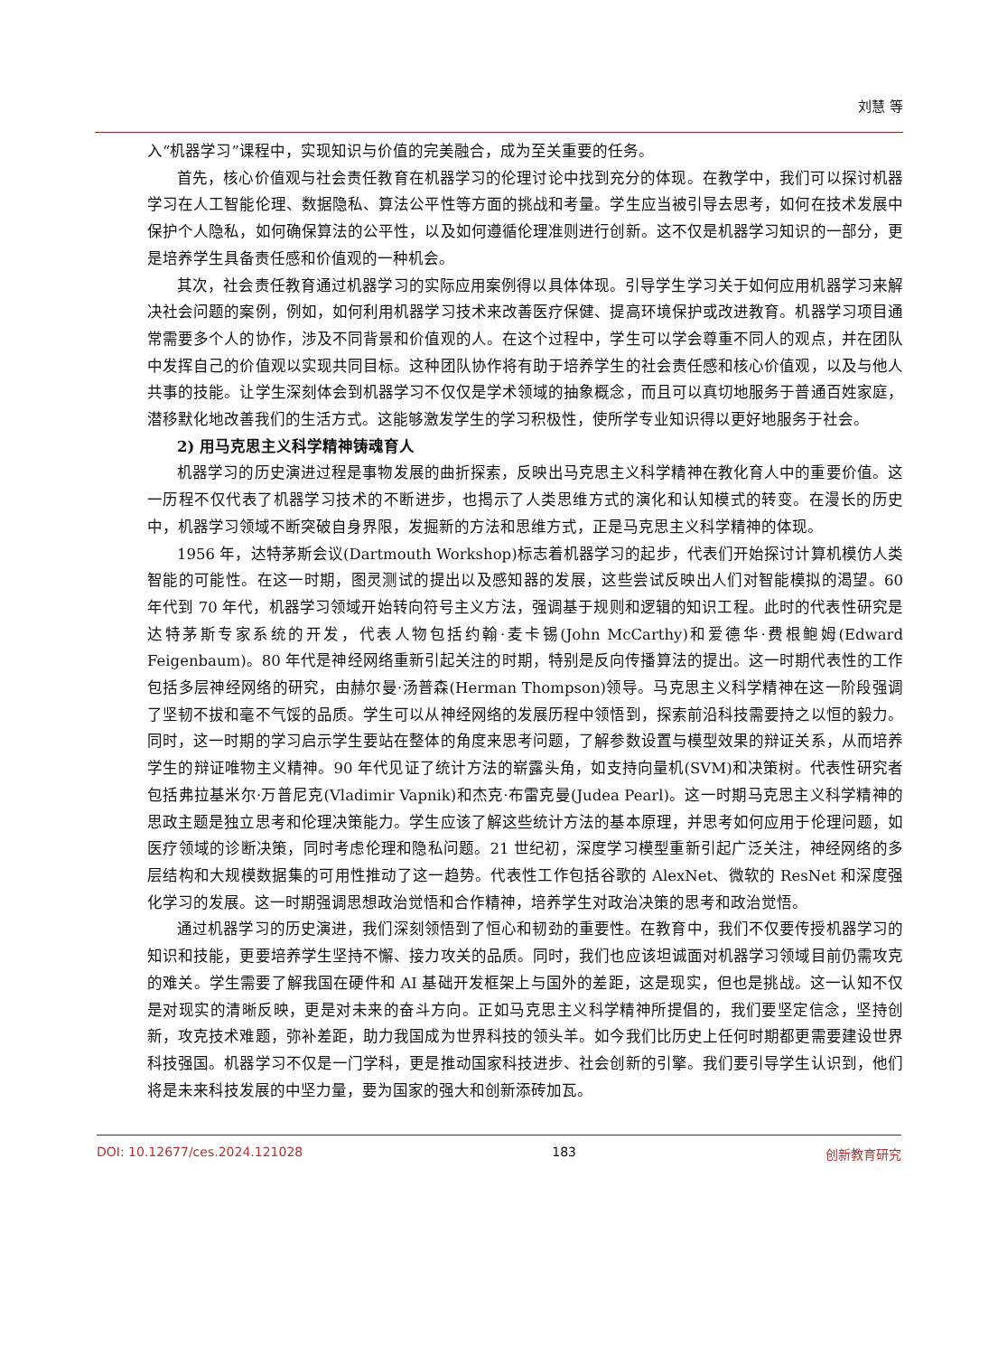刘慧 等
入“机器学习”课程中，实现知识与价值的完美融合，成为至关重要的任务。
首先，核心价值观与社会责任教育在机器学习的伦理讨论中找到充分的体现。在教学中，我们可以探讨机器学习在人工智能伦理、数据隐私、算法公平性等方面的挑战和考量。学生应当被引导去思考，如何在技术发展中保护个人隐私，如何确保算法的公平性，以及如何遵循伦理准则进行创新。这不仅是机器学习知识的一部分，更是培养学生具备责任感和价值观的一种机会。
其次，社会责任教育通过机器学习的实际应用案例得以具体体现。引导学生学习关于如何应用机器学习来解决社会问题的案例，例如，如何利用机器学习技术来改善医疗保健、提高环境保护或改进教育。机器学习项目通常需要多个人的协作，涉及不同背景和价值观的人。在这个过程中，学生可以学会尊重不同人的观点，并在团队中发挥自己的价值观以实现共同目标。这种团队协作将有助于培养学生的社会责任感和核心价值观，以及与他人共事的技能。让学生深刻体会到机器学习不仅仅是学术领域的抽象概念，而且可以真切地服务于普通百姓家庭，潜移默化地改善我们的生活方式。这能够激发学生的学习积极性，使所学专业知识得以更好地服务于社会。
2) 用马克思主义科学精神铸魂育人
机器学习的历史演进过程是事物发展的曲折探索，反映出马克思主义科学精神在教化育人中的重要价值。这一历程不仅代表了机器学习技术的不断进步，也揭示了人类思维方式的演化和认知模式的转变。在漫长的历史中，机器学习领域不断突破自身界限，发掘新的方法和思维方式，正是马克思主义科学精神的体现。
1956 年，达特茅斯会议(Dartmouth Workshop)标志着机器学习的起步，代表们开始探讨计算机模仿人类智能的可能性。在这一时期，图灵测试的提出以及感知器的发展，这些尝试反映出人们对智能模拟的渴望。60 年代到 70 年代，机器学习领域开始转向符号主义方法，强调基于规则和逻辑的知识工程。此时的代表性研究是达特茅斯专家系统的开发，代表人物包括约翰·麦卡锡(John McCarthy)和爱德华·费根鲍姆(Edward Feigenbaum)。80 年代是神经网络重新引起关注的时期，特别是反向传播算法的提出。这一时期代表性的工作包括多层神经网络的研究，由赫尔曼·汤普森(Herman Thompson)领导。马克思主义科学精神在这一阶段强调了坚韧不拔和毫不气馁的品质。学生可以从神经网络的发展历程中领悟到，探索前沿科技需要持之以恒的毅力。同时，这一时期的学习启示学生要站在整体的角度来思考问题，了解参数设置与模型效果的辩证关系，从而培养学生的辩证唯物主义精神。90 年代见证了统计方法的崭露头角，如支持向量机(SVM)和决策树。代表性研究者包括弗拉基米尔·万普尼克(Vladimir Vapnik)和杰克·布雷克曼(Judea Pearl)。这一时期马克思主义科学精神的思政主题是独立思考和伦理决策能力。学生应该了解这些统计方法的基本原理，并思考如何应用于伦理问题，如医疗领域的诊断决策，同时考虑伦理和隐私问题。21 世纪初，深度学习模型重新引起广泛关注，神经网络的多层结构和大规模数据集的可用性推动了这一趋势。代表性工作包括谷歌的 AlexNet、微软的 ResNet 和深度强化学习的发展。这一时期强调思想政治觉悟和合作精神，培养学生对政治决策的思考和政治觉悟。
通过机器学习的历史演进，我们深刻领悟到了恒心和韧劲的重要性。在教育中，我们不仅要传授机器学习的知识和技能，更要培养学生坚持不懈、接力攻关的品质。同时，我们也应该坦诚面对机器学习领域目前仍需攻克的难关。学生需要了解我国在硬件和 AI 基础开发框架上与国外的差距，这是现实，但也是挑战。这一认知不仅是对现实的清晰反映，更是对未来的奋斗方向。正如马克思主义科学精神所提倡的，我们要坚定信念，坚持创新，攻克技术难题，弥补差距，助力我国成为世界科技的领头羊。如今我们比历史上任何时期都更需要建设世界科技强国。机器学习不仅是一门学科，更是推动国家科技进步、社会创新的引擎。我们要引导学生认识到，他们将是未来科技发展的中坚力量，要为国家的强大和创新添砖加瓦。
DOI: 10.12677/ces.2024.121028 183 创新教育研究